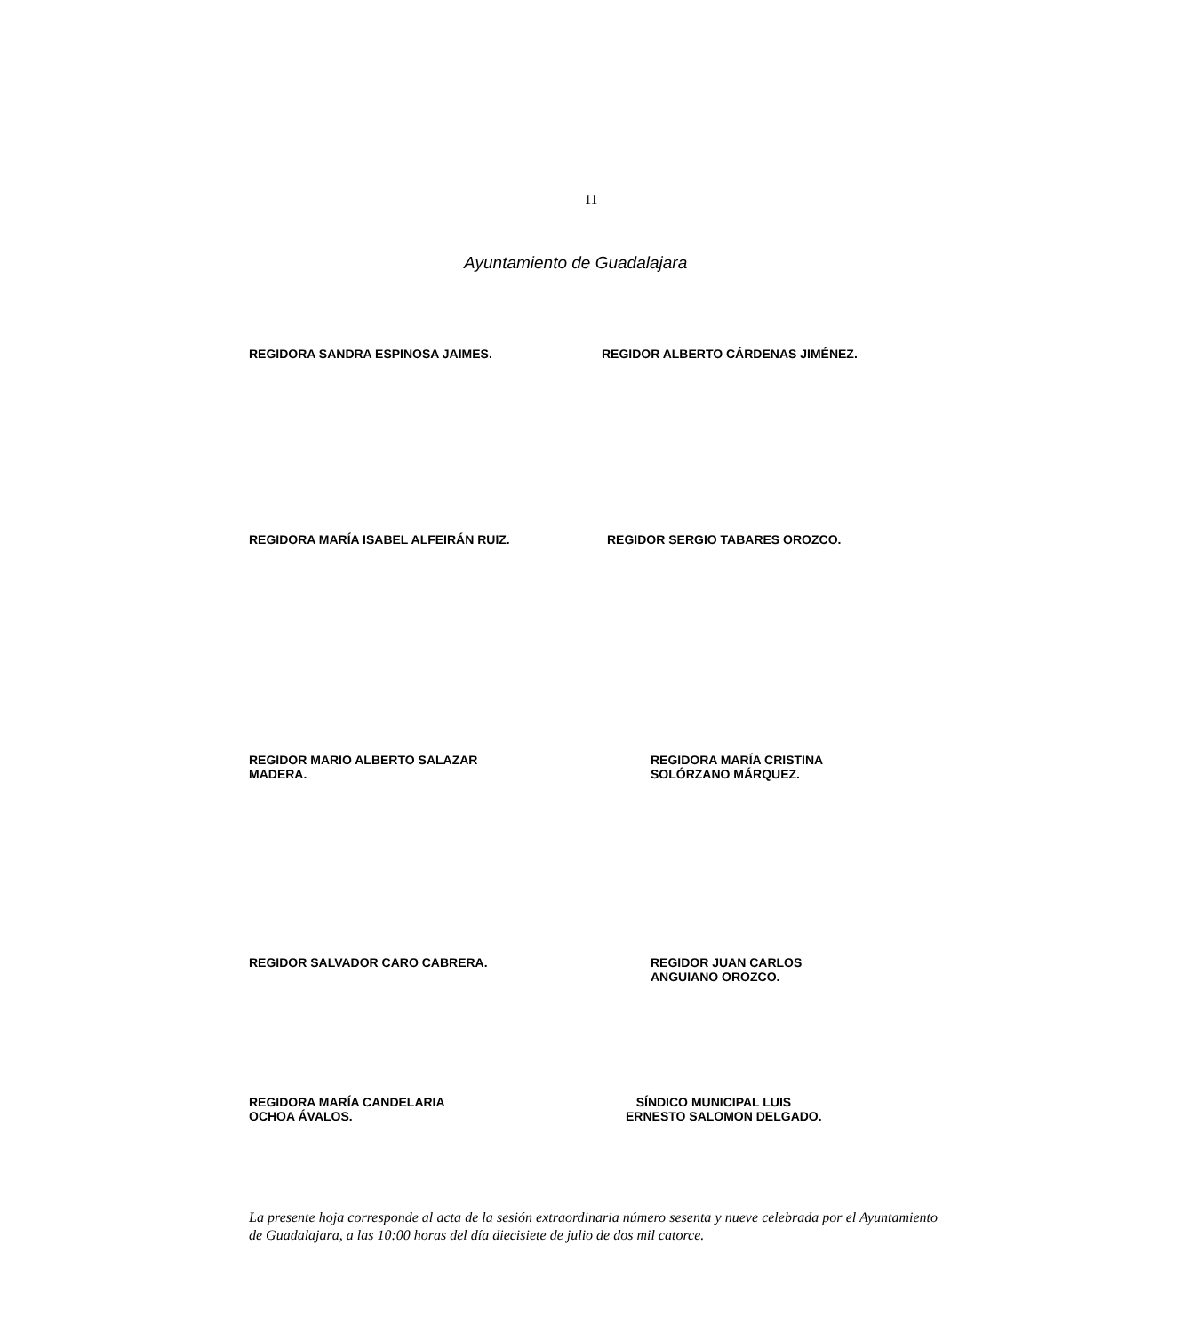11
Ayuntamiento de Guadalajara
REGIDORA SANDRA ESPINOSA JAIMES. REGIDOR ALBERTO CÁRDENAS JIMÉNEZ.
REGIDORA MARÍA ISABEL ALFEIRÁN RUIZ. REGIDOR SERGIO TABARES OROZCO.
REGIDOR MARIO ALBERTO SALAZAR
MADERA. REGIDORA MARÍA CRISTINA
SOLÓRZANO MÁRQUEZ.
REGIDOR SALVADOR CARO CABRERA. REGIDOR JUAN CARLOS
ANGUIANO OROZCO.
REGIDORA MARÍA CANDELARIA
OCHOA ÁVALOS. SÍNDICO MUNICIPAL LUIS
ERNESTO SALOMON DELGADO.
La presente hoja corresponde al acta de la sesión extraordinaria número sesenta y nueve celebrada por el Ayuntamiento de Guadalajara, a las 10:00 horas del día diecisiete de julio de dos mil catorce.